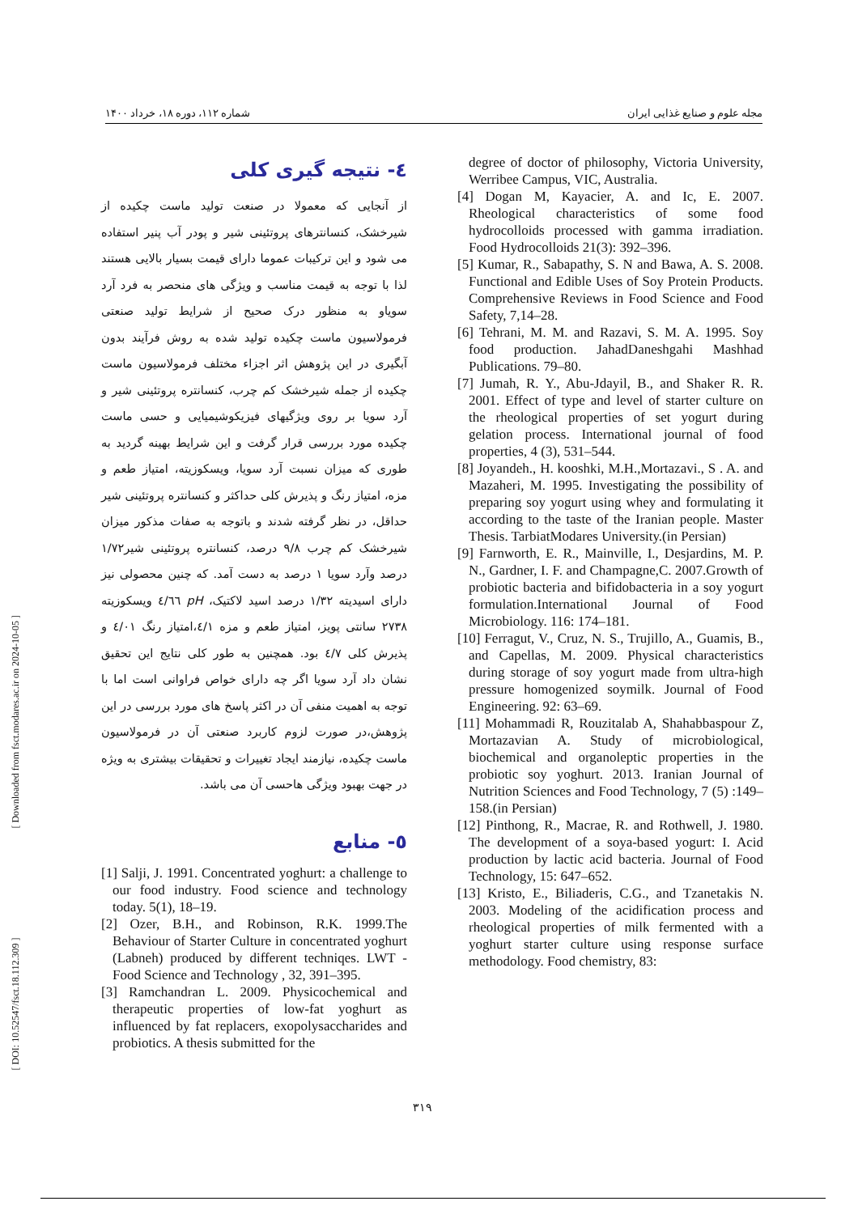[ DOI: 10.52547/fsct.18.112.309 ] [ Downloaded from fsct.modares.ac.ir on 2024-10-05 ]
مجله علوم و صنایع غذایی ایران شماره ۱۱۲، دوره ۱۸، خرداد ۱۴۰۰
٤- نتیجه گیری کلی
از آنجایی که معمولا در صنعت تولید ماست چکیده از شیرخشک، کنسانترهای پروتئینی شیر و پودر آب پنیر استفاده می شود و این ترکیبات عموما دارای قیمت بسیار بالایی هستند لذا با توجه به قیمت مناسب و ویژگی های منحصر به فرد آرد سویاو به منظور درک صحیح از شرایط تولید صنعتی فرمولاسیون ماست چکیده تولید شده به روش فرآیند بدون آبگیری در این پژوهش اثر اجزاء مختلف فرمولاسیون ماست چکیده از جمله شیرخشک کم چرب، کنسانتره پروتئینی شیر و آرد سویا بر روی ویژگیهای فیزیکوشیمیایی و حسی ماست چکیده مورد بررسی قرار گرفت و این شرایط بهینه گردید به طوری که میزان نسبت آرد سویا، ویسکوزیته، امتیاز طعم و مزه، امتیاز رنگ و پذیرش کلی حداکثر و کنسانتره پروتئینی شیر حداقل، در نظر گرفته شدند و باتوجه به صفات مذکور میزان شیرخشک کم چرب ۹/۸ درصد، کنسانتره پروتئینی شیر۱/۷۲ درصد وآرد سویا ۱ درصد به دست آمد. که چنین محصولی نیز دارای اسیدیته ۱/۳۲ درصد اسید لاکتیک، pH ٤/٦٦ ویسکوزیته ۲۷۳۸ سانتی پویز، امتیاز طعم و مزه ٤/۱،امتیاز رنگ ٤/۰۱ و پذیرش کلی ٤/۷ بود. همچنین به طور کلی نتایج این تحقیق نشان داد آرد سویا اگر چه دارای خواص فراوانی است اما با توجه به اهمیت منفی آن در اکثر پاسخ های مورد بررسی در این پژوهش،در صورت لزوم کاربرد صنعتی آن در فرمولاسیون ماست چکیده، نیازمند ایجاد تغییرات و تحقیقات بیشتری به ویژه در جهت بهبود ویژگی هاحسی آن می باشد.
٥- منابع
[1] Salji, J. 1991. Concentrated yoghurt: a challenge to our food industry. Food science and technology today. 5(1), 18–19.
[2] Ozer, B.H., and Robinson, R.K. 1999.The Behaviour of Starter Culture in concentrated yoghurt (Labneh) produced by different techniqes. LWT - Food Science and Technology , 32, 391–395.
[3] Ramchandran L. 2009. Physicochemical and therapeutic properties of low-fat yoghurt as influenced by fat replacers, exopolysaccharides and probiotics. A thesis submitted for the
degree of doctor of philosophy, Victoria University, Werribee Campus, VIC, Australia.
[4] Dogan M, Kayacier, A. and Ic, E. 2007. Rheological characteristics of some food hydrocolloids processed with gamma irradiation. Food Hydrocolloids 21(3): 392–396.
[5] Kumar, R., Sabapathy, S. N and Bawa, A. S. 2008. Functional and Edible Uses of Soy Protein Products. Comprehensive Reviews in Food Science and Food Safety, 7,14–28.
[6] Tehrani, M. M. and Razavi, S. M. A. 1995. Soy food production. JahadDaneshgahi Mashhad Publications. 79–80.
[7] Jumah, R. Y., Abu-Jdayil, B., and Shaker R. R. 2001. Effect of type and level of starter culture on the rheological properties of set yogurt during gelation process. International journal of food properties, 4 (3), 531–544.
[8] Joyandeh., H. kooshki, M.H.,Mortazavi., S . A. and Mazaheri, M. 1995. Investigating the possibility of preparing soy yogurt using whey and formulating it according to the taste of the Iranian people. Master Thesis. TarbiatModares University.(in Persian)
[9] Farnworth, E. R., Mainville, I., Desjardins, M. P. N., Gardner, I. F. and Champagne,C. 2007.Growth of probiotic bacteria and bifidobacteria in a soy yogurt formulation.International Journal of Food Microbiology. 116: 174–181.
[10] Ferragut, V., Cruz, N. S., Trujillo, A., Guamis, B., and Capellas, M. 2009. Physical characteristics during storage of soy yogurt made from ultra-high pressure homogenized soymilk. Journal of Food Engineering. 92: 63–69.
[11] Mohammadi R, Rouzitalab A, Shahabbaspour Z, Mortazavian A. Study of microbiological, biochemical and organoleptic properties in the probiotic soy yoghurt. 2013. Iranian Journal of Nutrition Sciences and Food Technology, 7 (5) :149–158.(in Persian)
[12] Pinthong, R., Macrae, R. and Rothwell, J. 1980. The development of a soya-based yogurt: I. Acid production by lactic acid bacteria. Journal of Food Technology, 15: 647–652.
[13] Kristo, E., Biliaderis, C.G., and Tzanetakis N. 2003. Modeling of the acidification process and rheological properties of milk fermented with a yoghurt starter culture using response surface methodology. Food chemistry, 83:
۳۱۹